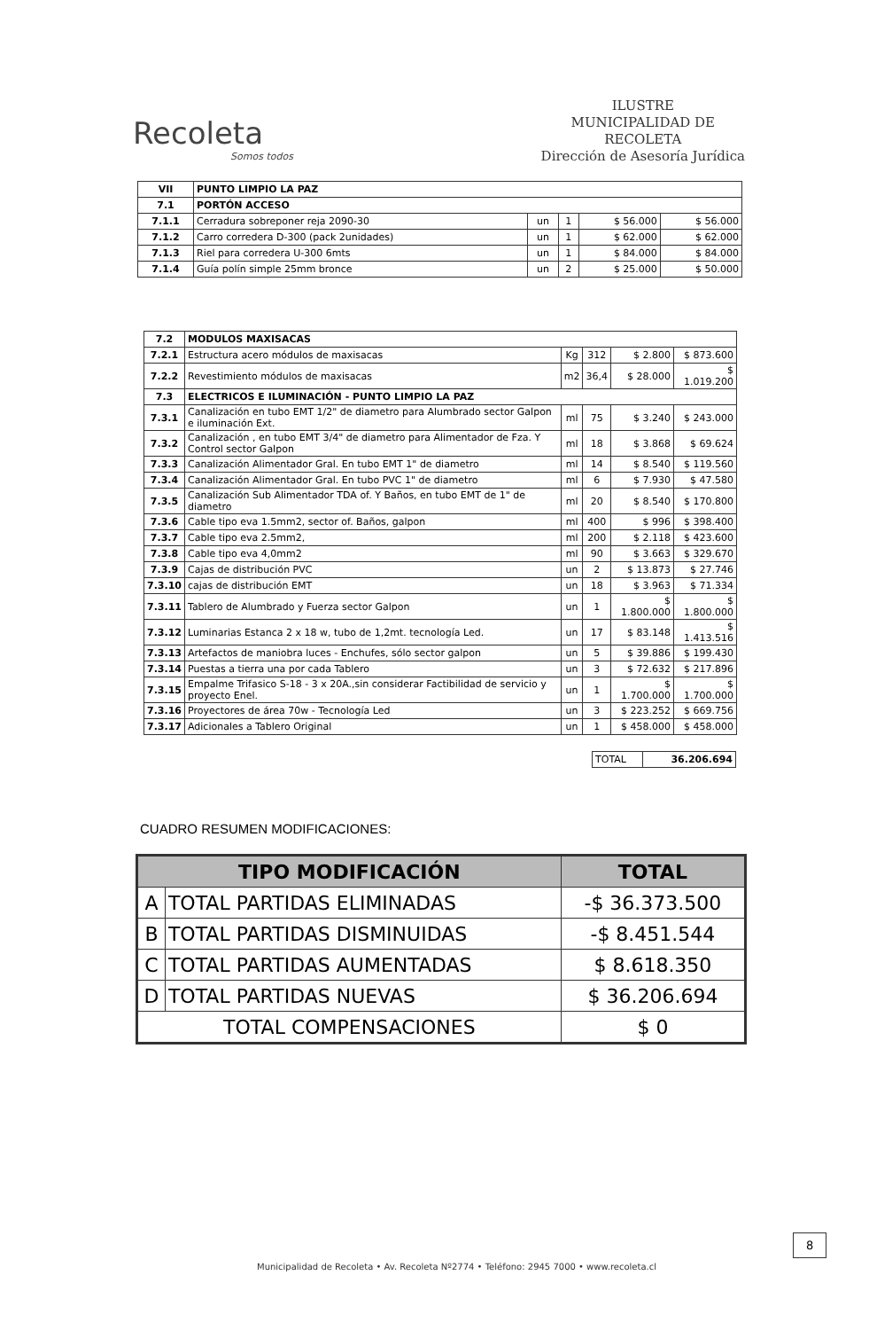Recoleta
Somos todos
ILUSTRE
MUNICIPALIDAD DE
RECOLETA
Dirección de Asesoría Jurídica
| VII | PUNTO LIMPIO LA PAZ | | | | |
| 7.1 | PORTÓN ACCESO | | | | |
| 7.1.1 | Cerradura sobreponer reja 2090-30 | un | 1 | $ 56.000 | $ 56.000 |
| 7.1.2 | Carro corredera D-300 (pack 2unidades) | un | 1 | $ 62.000 | $ 62.000 |
| 7.1.3 | Riel para corredera U-300 6mts | un | 1 | $ 84.000 | $ 84.000 |
| 7.1.4 | Guía polín simple 25mm bronce | un | 2 | $ 25.000 | $ 50.000 |
| 7.2 | MODULOS MAXISACAS | | | | |
| 7.2.1 | Estructura acero módulos de maxisacas | Kg | 312 | $ 2.800 | $ 873.600 |
| 7.2.2 | Revestimiento módulos de maxisacas | m2 | 36,4 | $ 28.000 | $ 1.019.200 |
| 7.3 | ELECTRICOS E ILUMINACIÓN - PUNTO LIMPIO LA PAZ | | | | |
| 7.3.1 | Canalización en tubo EMT 1/2" de diametro para Alumbrado sector Galpon e iluminación Ext. | ml | 75 | $ 3.240 | $ 243.000 |
| 7.3.2 | Canalización , en tubo EMT 3/4" de diametro para Alimentador de Fza. Y Control sector Galpon | ml | 18 | $ 3.868 | $ 69.624 |
| 7.3.3 | Canalización Alimentador Gral. En tubo EMT 1" de diametro | ml | 14 | $ 8.540 | $ 119.560 |
| 7.3.4 | Canalización Alimentador Gral. En tubo PVC 1" de diametro | ml | 6 | $ 7.930 | $ 47.580 |
| 7.3.5 | Canalización Sub Alimentador TDA of. Y Baños, en tubo EMT de 1" de diametro | ml | 20 | $ 8.540 | $ 170.800 |
| 7.3.6 | Cable tipo eva 1.5mm2, sector of. Baños, galpon | ml | 400 | $ 996 | $ 398.400 |
| 7.3.7 | Cable tipo eva 2.5mm2, | ml | 200 | $ 2.118 | $ 423.600 |
| 7.3.8 | Cable tipo eva 4,0mm2 | ml | 90 | $ 3.663 | $ 329.670 |
| 7.3.9 | Cajas de distribución PVC | un | 2 | $ 13.873 | $ 27.746 |
| 7.3.10 | cajas de distribución EMT | un | 18 | $ 3.963 | $ 71.334 |
| 7.3.11 | Tablero de Alumbrado y Fuerza sector Galpon | un | 1 | $ 1.800.000 | $ 1.800.000 |
| 7.3.12 | Luminarias Estanca 2 x 18 w, tubo de 1,2mt. tecnología Led. | un | 17 | $ 83.148 | $ 1.413.516 |
| 7.3.13 | Artefactos de maniobra luces - Enchufes, sólo sector galpon | un | 5 | $ 39.886 | $ 199.430 |
| 7.3.14 | Puestas a tierra una por cada Tablero | un | 3 | $ 72.632 | $ 217.896 |
| 7.3.15 | Empalme Trifasico S-18 - 3 x 20A.,sin considerar Factibilidad de servicio y proyecto Enel. | un | 1 | $ 1.700.000 | $ 1.700.000 |
| 7.3.16 | Proyectores de área 70w - Tecnología Led | un | 3 | $ 223.252 | $ 669.756 |
| 7.3.17 | Adicionales a Tablero Original | un | 1 | $ 458.000 | $ 458.000 |
| TOTAL | 36.206.694 |
CUADRO RESUMEN MODIFICACIONES:
| TIPO MODIFICACIÓN | | TOTAL |
| --- | --- | --- |
| A | TOTAL PARTIDAS ELIMINADAS | -$ 36.373.500 |
| B | TOTAL PARTIDAS DISMINUIDAS | -$ 8.451.544 |
| C | TOTAL PARTIDAS AUMENTADAS | $ 8.618.350 |
| D | TOTAL PARTIDAS NUEVAS | $ 36.206.694 |
| TOTAL COMPENSACIONES | | $ 0 |
8
Municipalidad de Recoleta • Av. Recoleta Nº2774 • Teléfono: 2945 7000 • www.recoleta.cl